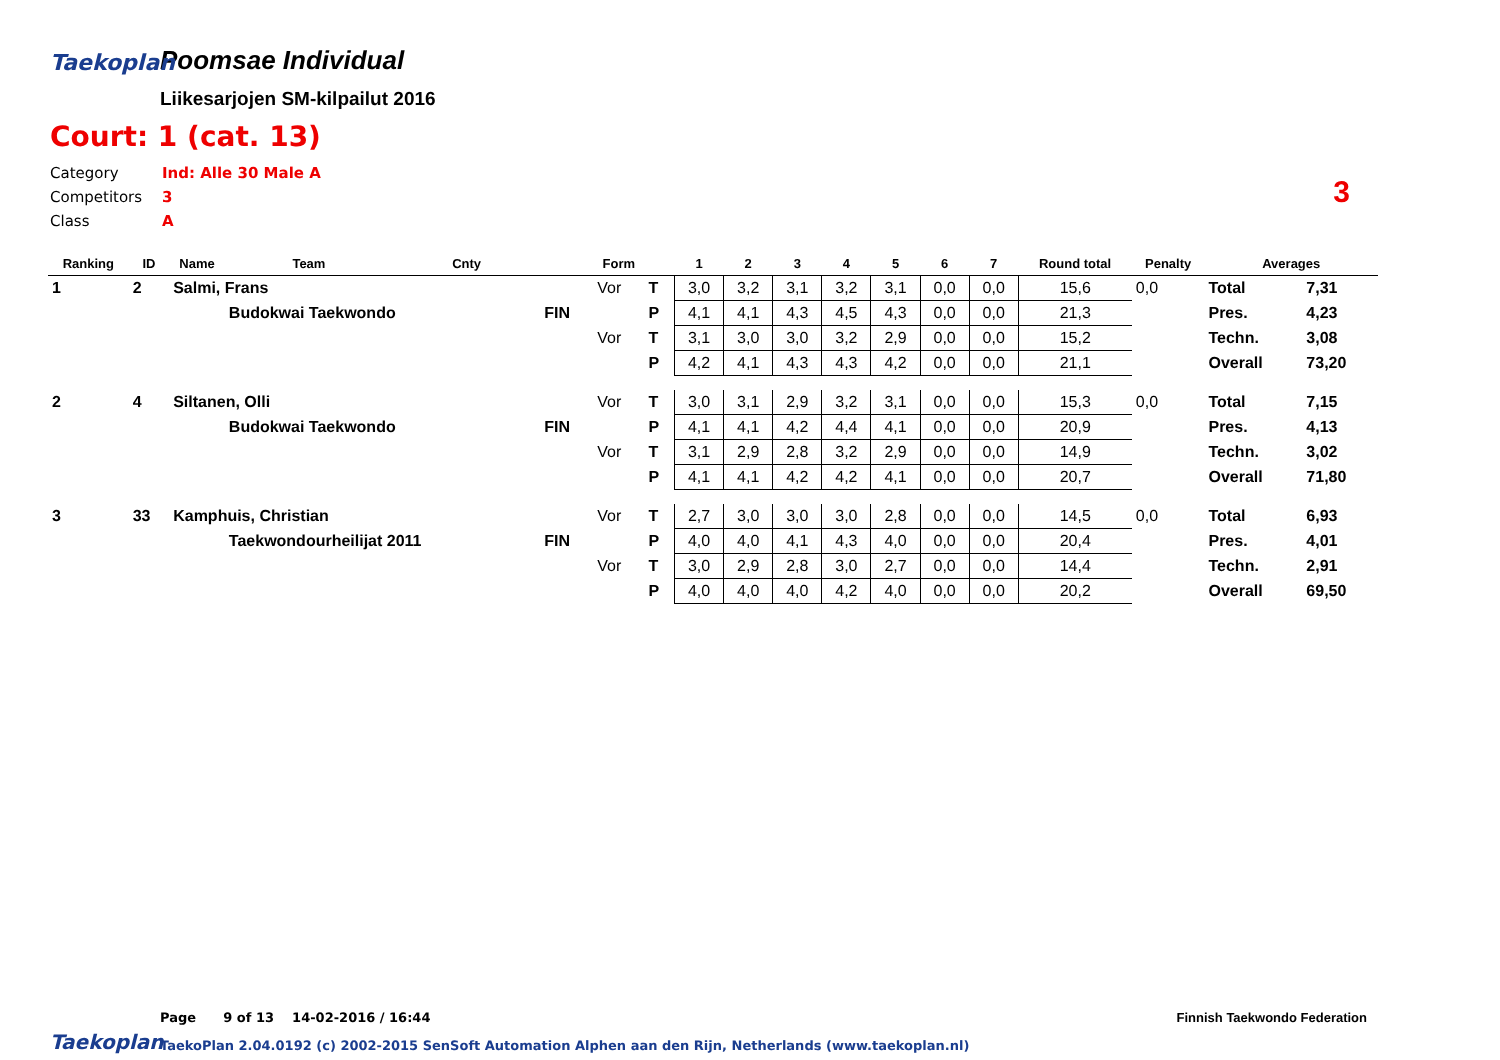Taekoplan
Poomsae Individual
Liikesarjojen SM-kilpailut 2016
Court: 1 (cat. 13)
Category Ind: Alle 30 Male A
Competitors 3
Class A
3
| Ranking | ID | Name | Team | Cnty | | Form | | 1 | 2 | 3 | 4 | 5 | 6 | 7 | Round total | Penalty | Averages | |
| --- | --- | --- | --- | --- | --- | --- | --- | --- | --- | --- | --- | --- | --- | --- | --- | --- | --- | --- |
| 1 | 2 | Salmi, Frans | | | | Vor | T | 3,0 | 3,2 | 3,1 | 3,2 | 3,1 | 0,0 | 0,0 | 15,6 | 0,0 | Total | 7,31 |
| | | | Budokwai Taekwondo | | FIN | | P | 4,1 | 4,1 | 4,3 | 4,5 | 4,3 | 0,0 | 0,0 | 21,3 | | Pres. | 4,23 |
| | | | | | | Vor | T | 3,1 | 3,0 | 3,0 | 3,2 | 2,9 | 0,0 | 0,0 | 15,2 | | Techn. | 3,08 |
| | | | | | | | P | 4,2 | 4,1 | 4,3 | 4,3 | 4,2 | 0,0 | 0,0 | 21,1 | | Overall | 73,20 |
| 2 | 4 | Siltanen, Olli | | | | Vor | T | 3,0 | 3,1 | 2,9 | 3,2 | 3,1 | 0,0 | 0,0 | 15,3 | 0,0 | Total | 7,15 |
| | | | Budokwai Taekwondo | | FIN | | P | 4,1 | 4,1 | 4,2 | 4,4 | 4,1 | 0,0 | 0,0 | 20,9 | | Pres. | 4,13 |
| | | | | | | Vor | T | 3,1 | 2,9 | 2,8 | 3,2 | 2,9 | 0,0 | 0,0 | 14,9 | | Techn. | 3,02 |
| | | | | | | | P | 4,1 | 4,1 | 4,2 | 4,2 | 4,1 | 0,0 | 0,0 | 20,7 | | Overall | 71,80 |
| 3 | 33 | Kamphuis, Christian | | | | Vor | T | 2,7 | 3,0 | 3,0 | 3,0 | 2,8 | 0,0 | 0,0 | 14,5 | 0,0 | Total | 6,93 |
| | | | Taekwondourheilijat 2011 | | FIN | | P | 4,0 | 4,0 | 4,1 | 4,3 | 4,0 | 0,0 | 0,0 | 20,4 | | Pres. | 4,01 |
| | | | | | | Vor | T | 3,0 | 2,9 | 2,8 | 3,0 | 2,7 | 0,0 | 0,0 | 14,4 | | Techn. | 2,91 |
| | | | | | | | P | 4,0 | 4,0 | 4,0 | 4,2 | 4,0 | 0,0 | 0,0 | 20,2 | | Overall | 69,50 |
Page 9 of 13 14-02-2016 / 16:44
Finnish Taekwondo Federation
Taekoplan
TaekoPlan 2.04.0192 (c) 2002-2015 SenSoft Automation Alphen aan den Rijn, Netherlands (www.taekoplan.nl)